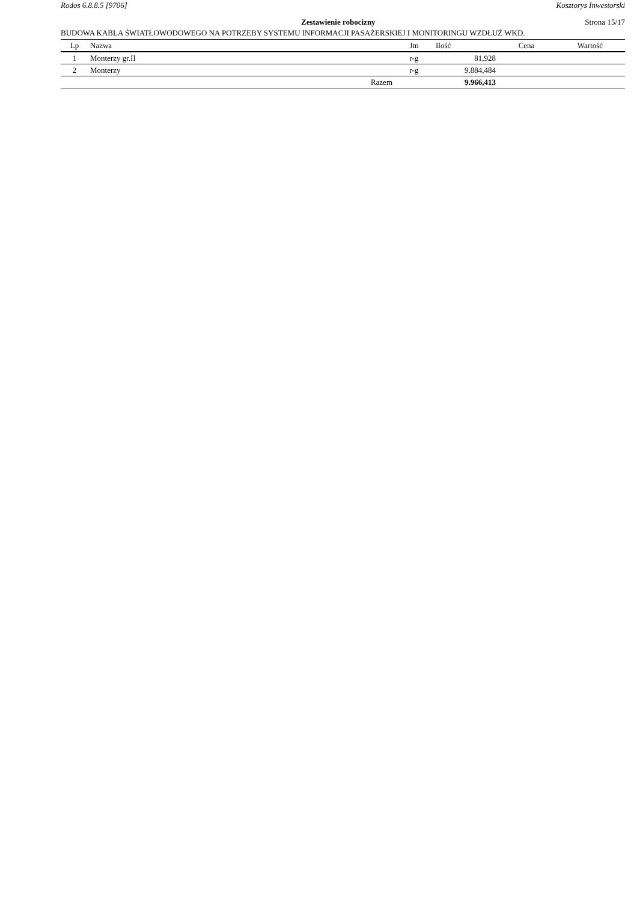Rodos 6.8.8.5 [9706] Kosztorys Inwestorski
Zestawienie robocizny Strona 15/17
BUDOWA KABLA ŚWIATŁOWODOWEGO NA POTRZEBY SYSTEMU INFORMACJI PASAŻERSKIEJ I MONITORINGU WZDŁUŻ WKD.
| Lp | Nazwa | Jm | Ilość | Cena | Wartość |
| --- | --- | --- | --- | --- | --- |
| 1 | Monterzy gr.II | r-g | 81,928 | | |
| 2 | Monterzy | r-g | 9.884,484 | | |
| | Razem | | 9.966,413 | | |